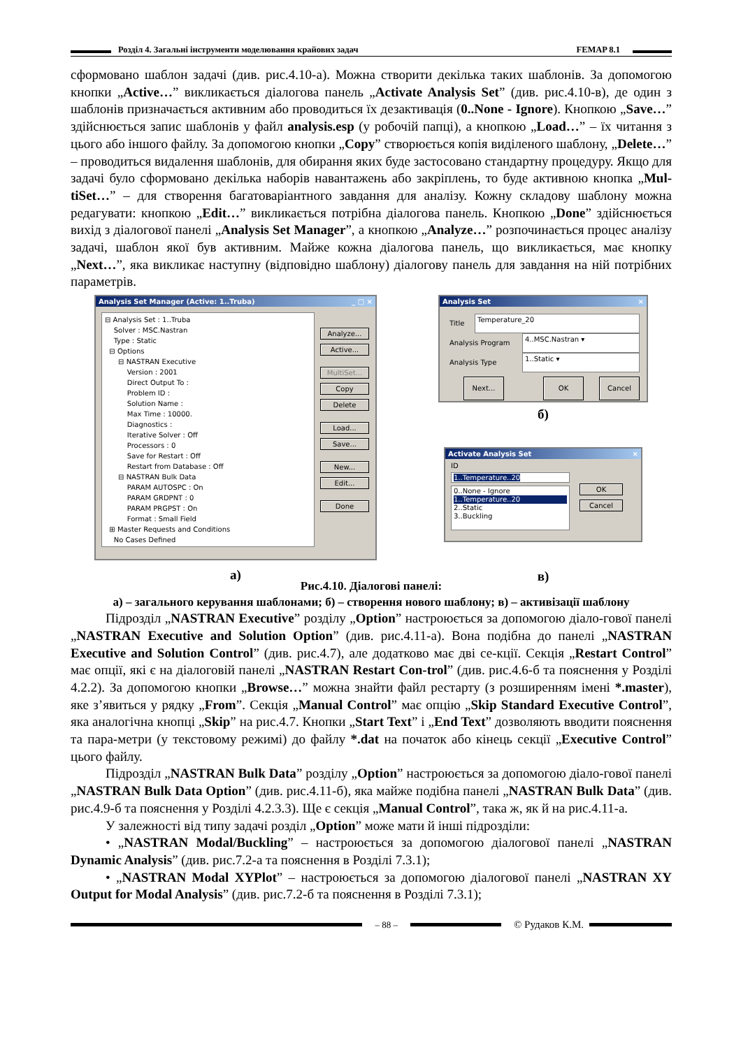Розділ 4. Загальні інструменти моделювання крайових задач FEMAP 8.1
сформовано шаблон задачі (див. рис.4.10-а). Можна створити декілька таких шаблонів. За допомогою кнопки „Active…” викликається діалогова панель „Activate Analysis Set” (див. рис.4.10-в), де один з шаблонів призначається активним або проводиться їх дезактивація (0..None - Ignore). Кнопкою „Save…” здійснюється запис шаблонів у файл analysis.esp (у робочій папці), а кнопкою „Load…” – їх читання з цього або іншого файлу. За допомогою кнопки „Copy” створюється копія виділеного шаблону, „Delete…” – проводиться видалення шаблонів, для обирання яких буде застосовано стандартну процедуру. Якщо для задачі було сформовано декілька наборів навантажень або закріплень, то буде активною кнопка „Mul-tiSet…” – для створення багатоваріантного завдання для аналізу. Кожну складову шаблону можна редагувати: кнопкою „Edit…” викликається потрібна діалогова панель. Кнопкою „Done” здійснюється вихід з діалогової панелі „Analysis Set Manager”, а кнопкою „Analyze…” розпочинається процес аналізу задачі, шаблон якої був активним. Майже кожна діалогова панель, що викликається, має кнопку „Next…”, яка викликає наступну (відповідно шаблону) діалогову панель для завдання на ній потрібних параметрів.
Analysis Set Manager (Active: 1..Truba) _ □ ×
⊟ Analysis Set : 1..Truba Solver : MSC.Nastran Type : Static ⊟ Options ⊟ NASTRAN Executive Version : 2001 Direct Output To : Problem ID : Solution Name : Max Time : 10000. Diagnostics : Iterative Solver : Off Processors : 0 Save for Restart : Off Restart from Database : Off ⊟ NASTRAN Bulk Data PARAM AUTOSPC : On PARAM GRDPNT : 0 PARAM PRGPST : On Format : Small Field ⊞ Master Requests and Conditions No Cases Defined
Analyze...
Active...
MultiSet...
Copy
Delete
Load...
Save...
New...
Edit...
Done
а)
Analysis Set ×
Title Temperature_20
Analysis Program 4..MSC.Nastran ▾
Analysis Type 1..Static ▾
Next... OK Cancel
б)
Activate Analysis Set ×
ID
1..Temperature..20
0..None - Ignore
1..Temperature..20
2..Static
3..Buckling
OK
Cancel
в)
Рис.4.10. Діалогові панелі:
а) – загального керування шаблонами; б) – створення нового шаблону; в) – активізації шаблону
Підрозділ „NASTRAN Executive” розділу „Option” настроюється за допомогою діало-гової панелі „NASTRAN Executive and Solution Option” (див. рис.4.11-а). Вона подібна до панелі „NASTRAN Executive and Solution Control” (див. рис.4.7), але додатково має дві се-кції. Секція „Restart Control” має опції, які є на діалоговій панелі „NASTRAN Restart Con-trol” (див. рис.4.6-б та пояснення у Розділі 4.2.2). За допомогою кнопки „Browse…” можна знайти файл рестарту (з розширенням імені *.master), яке з’явиться у рядку „From”. Секція „Manual Control” має опцію „Skip Standard Executive Control”, яка аналогічна кнопці „Skip” на рис.4.7. Кнопки „Start Text” і „End Text” дозволяють вводити пояснення та пара-метри (у текстовому режимі) до файлу *.dat на початок або кінець секції „Executive Control” цього файлу.
Підрозділ „NASTRAN Bulk Data” розділу „Option” настроюється за допомогою діало-гової панелі „NASTRAN Bulk Data Option” (див. рис.4.11-б), яка майже подібна панелі „NASTRAN Bulk Data” (див. рис.4.9-б та пояснення у Розділі 4.2.3.3). Ще є секція „Manual Control”, така ж, як й на рис.4.11-а.
У залежності від типу задачі розділ „Option” може мати й інші підрозділи:
• „NASTRAN Modal/Buckling” – настроюється за допомогою діалогової панелі „NASTRAN Dynamic Analysis” (див. рис.7.2-а та пояснення в Розділі 7.3.1);
• „NASTRAN Modal XYPlot” – настроюється за допомогою діалогової панелі „NASTRAN XY Output for Modal Analysis” (див. рис.7.2-б та пояснення в Розділі 7.3.1);
– 88 –
© Рудаков К.М.